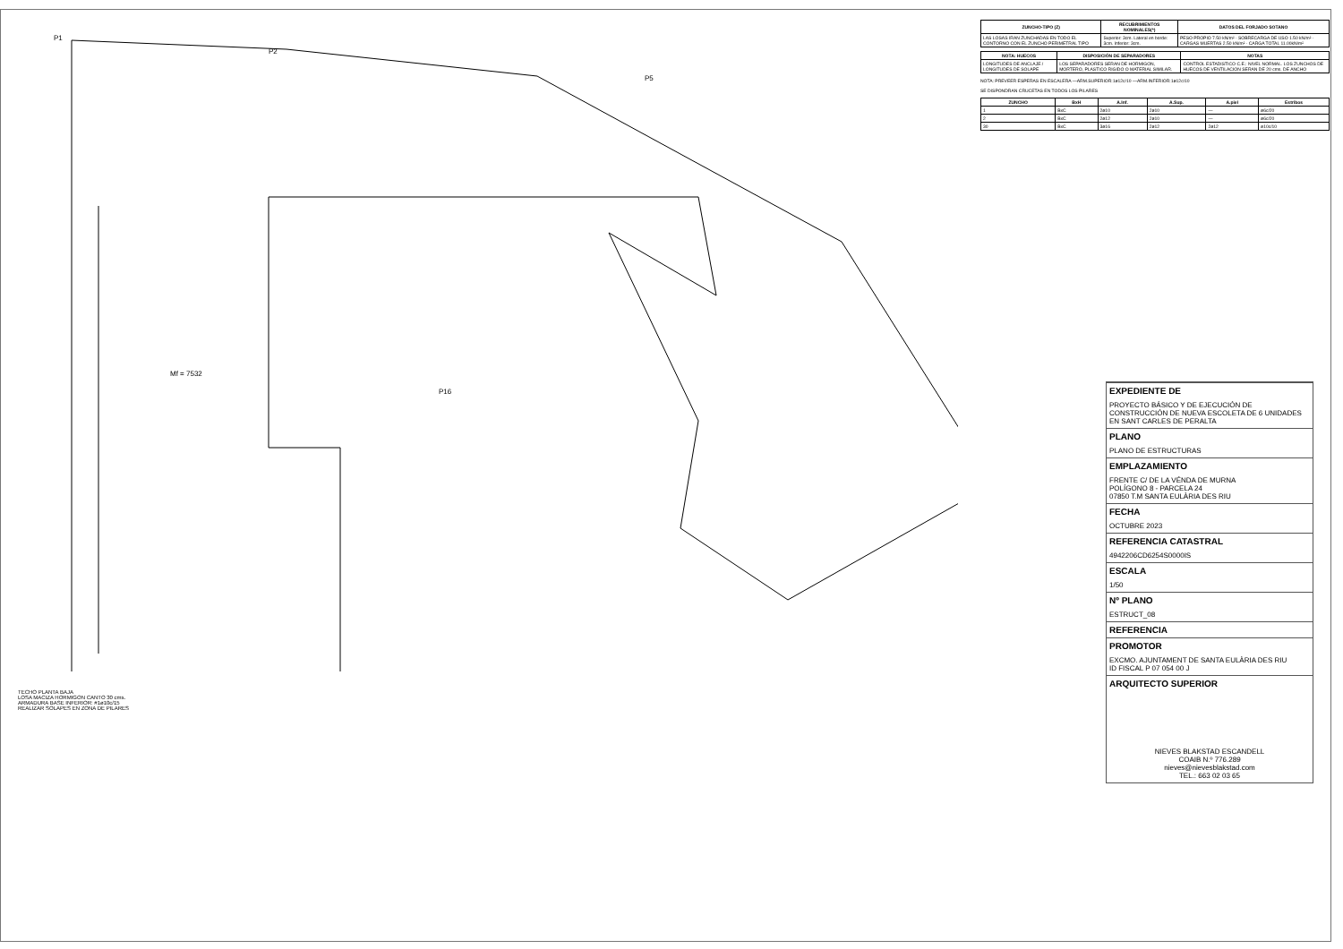P1
P2
P5
Mf = 7532
P16
TECHO PLANTA BAJA
LOSA MACIZA HORMIGON CANTO 30 cms.
ARMADURA BASE INFERIOR: #1ø10c/15
REALIZAR SOLAPES EN ZONA DE PILARES
| ZUNCHO-TIPO (Z) | RECUBRIMIENTOS NOMINALES(*) | DATOS DEL FORJADO SOTANO |
| --- | --- | --- |
| LAS LOSAS IRAN ZUNCHADAS EN TODO EL CONTORNO CON EL ZUNCHO PERIMETRAL TIPO | Superior: 3cm. Lateral en borde: 3cm. Inferior: 3cm. | PESO PROPIO 7.50 kN/m² · SOBRECARGA DE USO 1.50 kN/m² · CARGAS MUERTAS 2.50 kN/m² · CARGA TOTAL 11.00kN/m² |
| NOTA: HUECOS | DISPOSICIÓN DE SEPARADORES | NOTAS |
| --- | --- | --- |
| LONGITUDES DE ANCLAJE / LONGITUDES DE SOLAPE | LOS SEPARADORES SERAN DE HORMIGON, MORTERO, PLASTICO RIGIDO O MATERIAL SIMILAR. | CONTROL ESTADISTICO C.E.: NIVEL NORMAL. LOS ZUNCHOS DE HUECOS DE VENTILACION SERAN DE 20 cms. DE ANCHO |
NOTA: PREVEER ESPERAS EN ESCALERA —ARM.SUPERIOR:1ø12c/10 —ARM.INFERIOR:1ø12c/10
SE DISPONDRAN CRUCETAS EN TODOS LOS PILARES
| ZUNCHO | BxH | A.Inf. | A.Sup. | A.piel | Estribos |
| --- | --- | --- | --- | --- | --- |
| 1 | BxC | 2ø10 | 2ø10 | — | ø6c/20 |
| 2 | BxC | 2ø12 | 2ø10 | — | ø6c/20 |
| 30 | BxC | 3ø16 | 2ø12 | 2ø12 | ø10c/10 |
EXPEDIENTE DE
PROYECTO BÁSICO Y DE EJECUCIÓN DE CONSTRUCCIÓN DE NUEVA ESCOLETA DE 6 UNIDADES EN SANT CARLES DE PERALTA
PLANO
PLANO DE ESTRUCTURAS
EMPLAZAMIENTO
FRENTE C/ DE LA VÉNDA DE MURNA
POLÍGONO 8 - PARCELA 24
07850 T.M SANTA EULÀRIA DES RIU
FECHA
OCTUBRE 2023
REFERENCIA CATASTRAL
4942206CD6254S0000IS
ESCALA
1/50
Nº PLANO
ESTRUCT_08
REFERENCIA
PROMOTOR
EXCMO. AJUNTAMENT DE SANTA EULÀRIA DES RIU
ID FISCAL P 07 054 00 J
ARQUITECTO SUPERIOR
NIEVES BLAKSTAD ESCANDELL
COAIB N.º 776.289
nieves@nievesblakstad.com
TEL.: 663 02 03 65